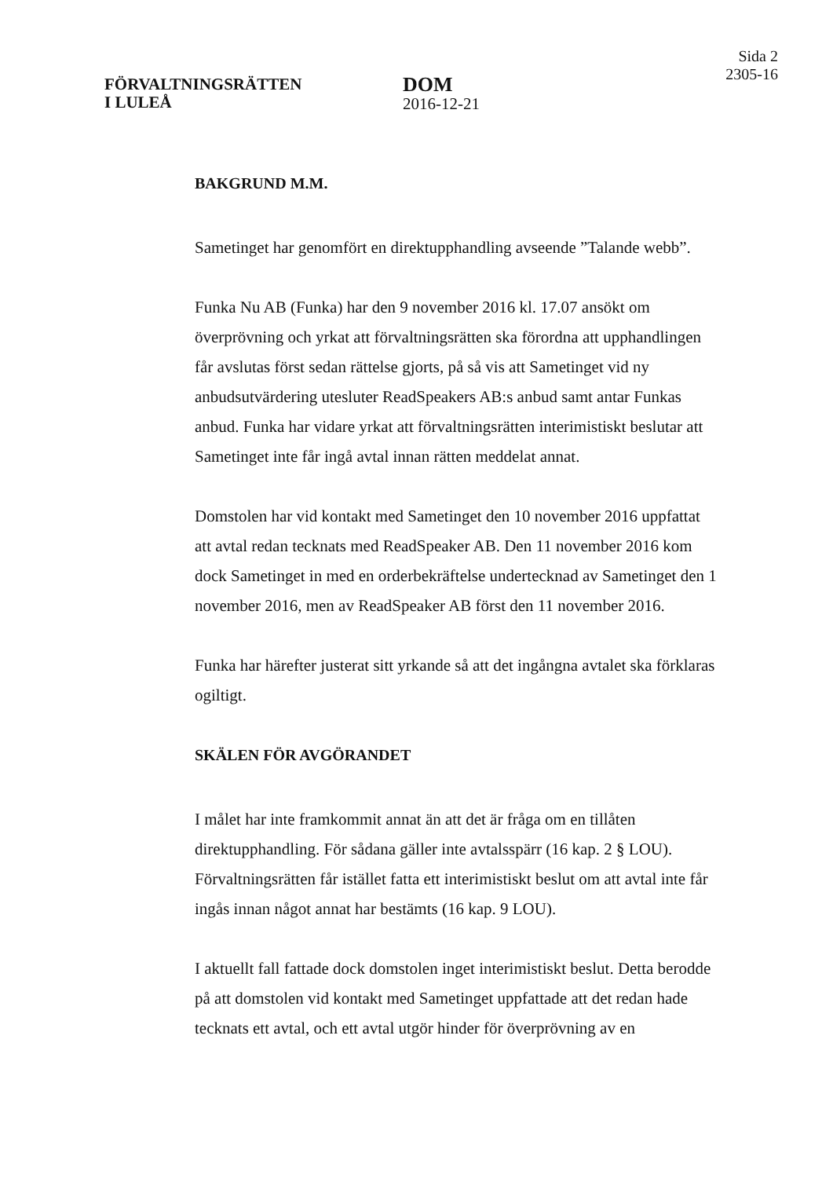FÖRVALTNINGSRÄTTEN
I LULEÅ
DOM
2016-12-21
Sida 2
2305-16
BAKGRUND M.M.
Sametinget har genomfört en direktupphandling avseende ”Talande webb”.
Funka Nu AB (Funka) har den 9 november 2016 kl. 17.07 ansökt om överprövning och yrkat att förvaltningsrätten ska förordna att upphandlingen får avslutas först sedan rättelse gjorts, på så vis att Sametinget vid ny anbudsutvärdering utesluter ReadSpeakers AB:s anbud samt antar Funkas anbud. Funka har vidare yrkat att förvaltningsrätten interimistiskt beslutar att Sametinget inte får ingå avtal innan rätten meddelat annat.
Domstolen har vid kontakt med Sametinget den 10 november 2016 uppfattat att avtal redan tecknats med ReadSpeaker AB. Den 11 november 2016 kom dock Sametinget in med en orderbekräftelse undertecknad av Sametinget den 1 november 2016, men av ReadSpeaker AB först den 11 november 2016.
Funka har härefter justerat sitt yrkande så att det ingångna avtalet ska förklaras ogiltigt.
SKÄLEN FÖR AVGÖRANDET
I målet har inte framkommit annat än att det är fråga om en tillåten direktupphandling. För sådana gäller inte avtalsspärr (16 kap. 2 § LOU). Förvaltningsrätten får istället fatta ett interimistiskt beslut om att avtal inte får ingås innan något annat har bestämts (16 kap. 9 LOU).
I aktuellt fall fattade dock domstolen inget interimistiskt beslut. Detta berodde på att domstolen vid kontakt med Sametinget uppfattade att det redan hade tecknats ett avtal, och ett avtal utgör hinder för överprövning av en